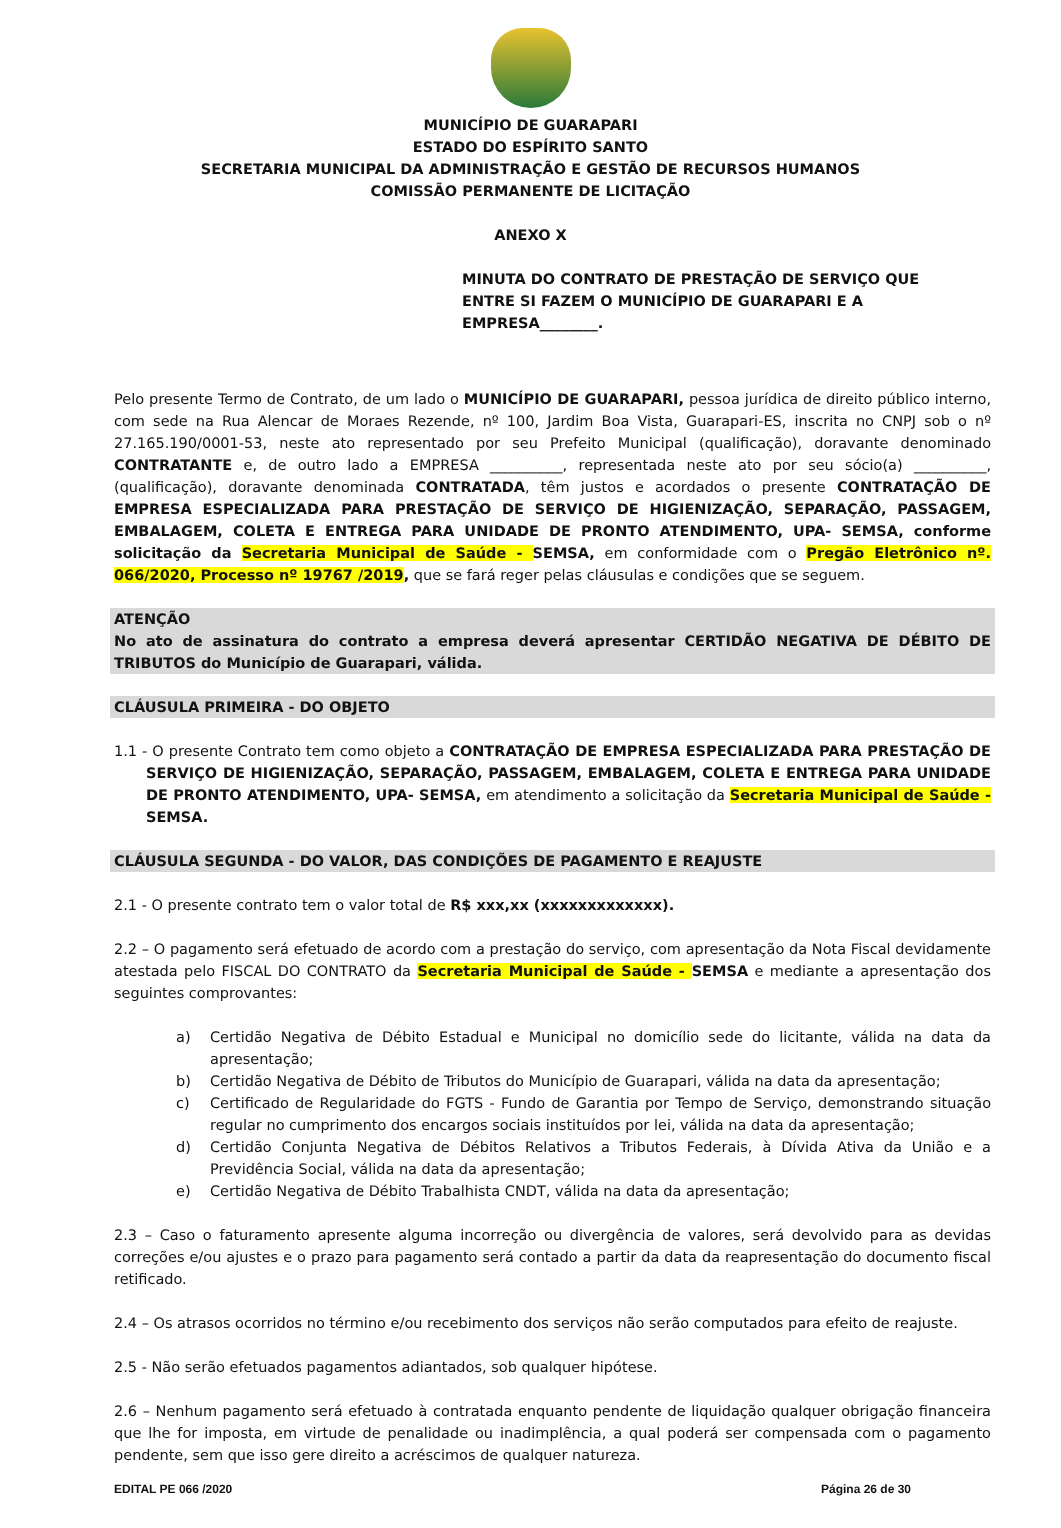MUNICÍPIO DE GUARAPARI
ESTADO DO ESPÍRITO SANTO
SECRETARIA MUNICIPAL DA ADMINISTRAÇÃO E GESTÃO DE RECURSOS HUMANOS
COMISSÃO PERMANENTE DE LICITAÇÃO
ANEXO X
MINUTA DO CONTRATO DE PRESTAÇÃO DE SERVIÇO QUE ENTRE SI FAZEM O MUNICÍPIO DE GUARAPARI E A EMPRESA________.
Pelo presente Termo de Contrato, de um lado o MUNICÍPIO DE GUARAPARI, pessoa jurídica de direito público interno, com sede na Rua Alencar de Moraes Rezende, nº 100, Jardim Boa Vista, Guarapari-ES, inscrita no CNPJ sob o nº 27.165.190/0001-53, neste ato representado por seu Prefeito Municipal (qualificação), doravante denominado CONTRATANTE e, de outro lado a EMPRESA __________, representada neste ato por seu sócio(a) __________, (qualificação), doravante denominada CONTRATADA, têm justos e acordados o presente CONTRATAÇÃO DE EMPRESA ESPECIALIZADA PARA PRESTAÇÃO DE SERVIÇO DE HIGIENIZAÇÃO, SEPARAÇÃO, PASSAGEM, EMBALAGEM, COLETA E ENTREGA PARA UNIDADE DE PRONTO ATENDIMENTO, UPA- SEMSA, conforme solicitação da Secretaria Municipal de Saúde - SEMSA, em conformidade com o Pregão Eletrônico nº. 066/2020, Processo nº 19767 /2019, que se fará reger pelas cláusulas e condições que se seguem.
ATENÇÃO
No ato de assinatura do contrato a empresa deverá apresentar CERTIDÃO NEGATIVA DE DÉBITO DE TRIBUTOS do Município de Guarapari, válida.
CLÁUSULA PRIMEIRA - DO OBJETO
1.1 - O presente Contrato tem como objeto a CONTRATAÇÃO DE EMPRESA ESPECIALIZADA PARA PRESTAÇÃO DE SERVIÇO DE HIGIENIZAÇÃO, SEPARAÇÃO, PASSAGEM, EMBALAGEM, COLETA E ENTREGA PARA UNIDADE DE PRONTO ATENDIMENTO, UPA- SEMSA, em atendimento a solicitação da Secretaria Municipal de Saúde - SEMSA.
CLÁUSULA SEGUNDA - DO VALOR, DAS CONDIÇÕES DE PAGAMENTO E REAJUSTE
2.1 - O presente contrato tem o valor total de R$ xxx,xx (xxxxxxxxxxxxx).
2.2 – O pagamento será efetuado de acordo com a prestação do serviço, com apresentação da Nota Fiscal devidamente atestada pelo FISCAL DO CONTRATO da Secretaria Municipal de Saúde - SEMSA e mediante a apresentação dos seguintes comprovantes:
a) Certidão Negativa de Débito Estadual e Municipal no domicílio sede do licitante, válida na data da apresentação;
b) Certidão Negativa de Débito de Tributos do Município de Guarapari, válida na data da apresentação;
c) Certificado de Regularidade do FGTS - Fundo de Garantia por Tempo de Serviço, demonstrando situação regular no cumprimento dos encargos sociais instituídos por lei, válida na data da apresentação;
d) Certidão Conjunta Negativa de Débitos Relativos a Tributos Federais, à Dívida Ativa da União e a Previdência Social, válida na data da apresentação;
e) Certidão Negativa de Débito Trabalhista CNDT, válida na data da apresentação;
2.3 – Caso o faturamento apresente alguma incorreção ou divergência de valores, será devolvido para as devidas correções e/ou ajustes e o prazo para pagamento será contado a partir da data da reapresentação do documento fiscal retificado.
2.4 – Os atrasos ocorridos no término e/ou recebimento dos serviços não serão computados para efeito de reajuste.
2.5 - Não serão efetuados pagamentos adiantados, sob qualquer hipótese.
2.6 – Nenhum pagamento será efetuado à contratada enquanto pendente de liquidação qualquer obrigação financeira que lhe for imposta, em virtude de penalidade ou inadimplência, a qual poderá ser compensada com o pagamento pendente, sem que isso gere direito a acréscimos de qualquer natureza.
EDITAL PE 066 /2020 Página 26 de 30